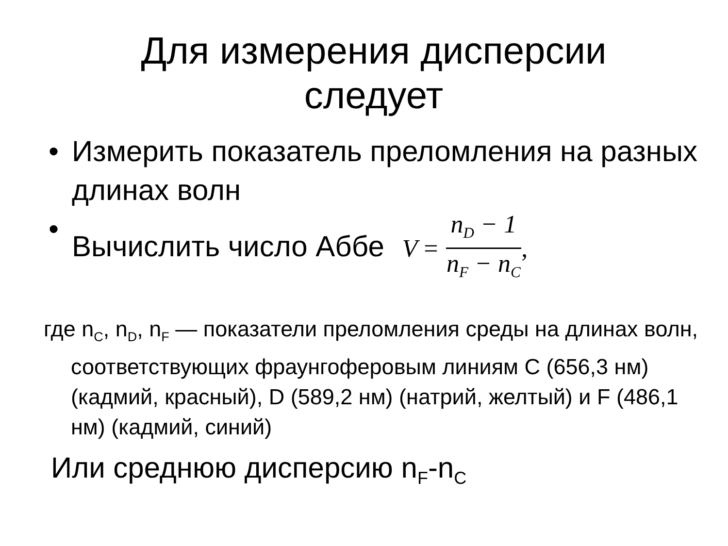Для измерения дисперсии
следует
• Измерить показатель преломления на разных длинах волн
• Вычислить число Аббе V = n<sub>D</sub> − 1 n<sub>F</sub> − n<sub>C</sub>,
где n<sub>C</sub>, n<sub>D</sub>, n<sub>F</sub> — показатели преломления среды на длинах волн, соответствующих фраунгоферовым линиям C (656,3 нм) (кадмий, красный), D (589,2 нм) (натрий, желтый) и F (486,1 нм) (кадмий, синий)
Или среднюю дисперсию n<sub>F</sub>-n<sub>C</sub>